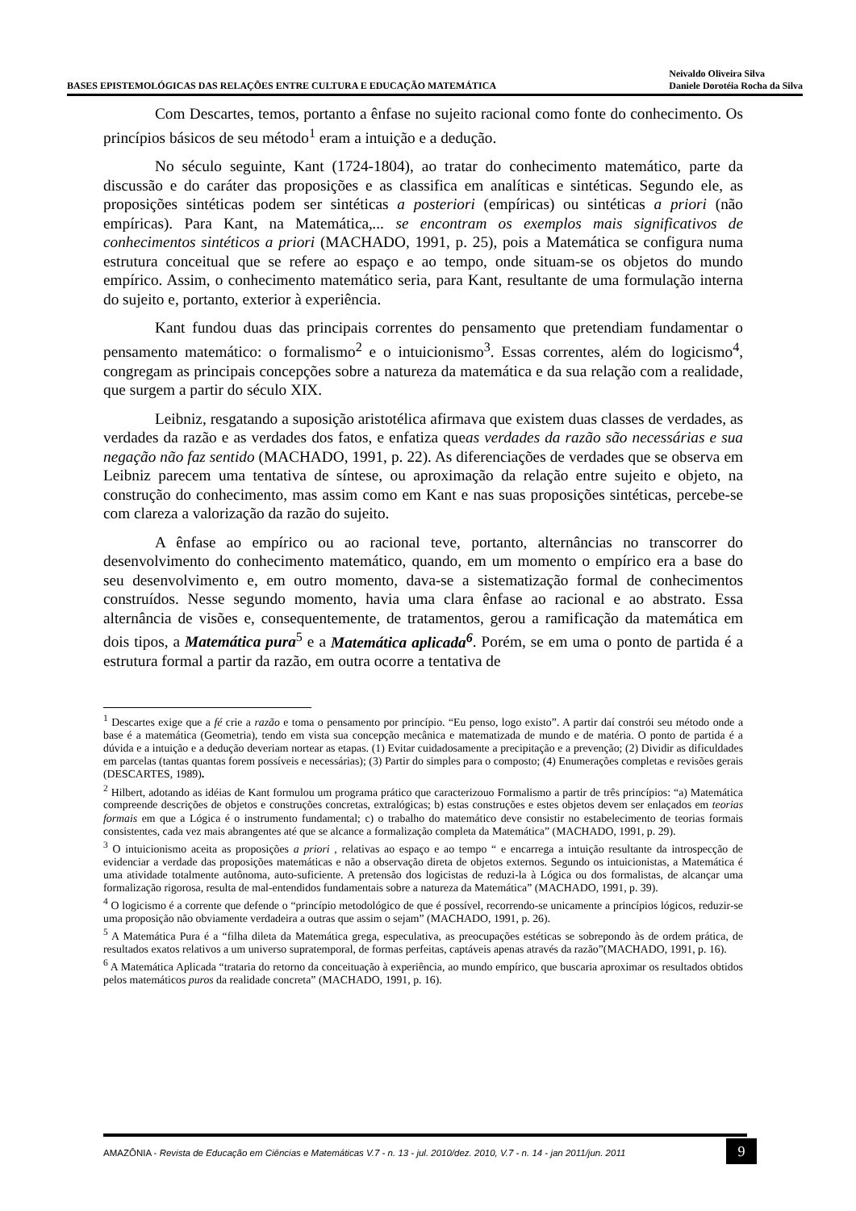BASES EPISTEMOLÓGICAS DAS RELAÇÕES ENTRE CULTURA E EDUCAÇÃO MATEMÁTICA
Neivaldo Oliveira Silva
Daniele Dorotéia Rocha da Silva
Com Descartes, temos, portanto a ênfase no sujeito racional como fonte do conhecimento. Os princípios básicos de seu método<sup>1</sup> eram a intuição e a dedução.
No século seguinte, Kant (1724-1804), ao tratar do conhecimento matemático, parte da discussão e do caráter das proposições e as classifica em analíticas e sintéticas. Segundo ele, as proposições sintéticas podem ser sintéticas a posteriori (empíricas) ou sintéticas a priori (não empíricas). Para Kant, na Matemática,... se encontram os exemplos mais significativos de conhecimentos sintéticos a priori (MACHADO, 1991, p. 25), pois a Matemática se configura numa estrutura conceitual que se refere ao espaço e ao tempo, onde situam-se os objetos do mundo empírico. Assim, o conhecimento matemático seria, para Kant, resultante de uma formulação interna do sujeito e, portanto, exterior à experiência.
Kant fundou duas das principais correntes do pensamento que pretendiam fundamentar o pensamento matemático: o formalismo<sup>2</sup> e o intuicionismo<sup>3</sup>. Essas correntes, além do logicismo<sup>4</sup>, congregam as principais concepções sobre a natureza da matemática e da sua relação com a realidade, que surgem a partir do século XIX.
Leibniz, resgatando a suposição aristotélica afirmava que existem duas classes de verdades, as verdades da razão e as verdades dos fatos, e enfatiza queas verdades da razão são necessárias e sua negação não faz sentido (MACHADO, 1991, p. 22). As diferenciações de verdades que se observa em Leibniz parecem uma tentativa de síntese, ou aproximação da relação entre sujeito e objeto, na construção do conhecimento, mas assim como em Kant e nas suas proposições sintéticas, percebe-se com clareza a valorização da razão do sujeito.
A ênfase ao empírico ou ao racional teve, portanto, alternâncias no transcorrer do desenvolvimento do conhecimento matemático, quando, em um momento o empírico era a base do seu desenvolvimento e, em outro momento, dava-se a sistematização formal de conhecimentos construídos. Nesse segundo momento, havia uma clara ênfase ao racional e ao abstrato. Essa alternância de visões e, consequentemente, de tratamentos, gerou a ramificação da matemática em dois tipos, a Matemática pura<sup>5</sup> e a Matemática aplicada<sup>6</sup>. Porém, se em uma o ponto de partida é a estrutura formal a partir da razão, em outra ocorre a tentativa de
<sup>1</sup> Descartes exige que a fé crie a razão e toma o pensamento por princípio. “Eu penso, logo existo”. A partir daí constrói seu método onde a base é a matemática (Geometria), tendo em vista sua concepção mecânica e matematizada de mundo e de matéria. O ponto de partida é a dúvida e a intuição e a dedução deveriam nortear as etapas. (1) Evitar cuidadosamente a precipitação e a prevenção; (2) Dividir as dificuldades em parcelas (tantas quantas forem possíveis e necessárias); (3) Partir do simples para o composto; (4) Enumerações completas e revisões gerais (DESCARTES, 1989).
<sup>2</sup> Hilbert, adotando as idéias de Kant formulou um programa prático que caracterizouo Formalismo a partir de três princípios: “a) Matemática compreende descrições de objetos e construções concretas, extralógicas; b) estas construções e estes objetos devem ser enlaçados em teorias formais em que a Lógica é o instrumento fundamental; c) o trabalho do matemático deve consistir no estabelecimento de teorias formais consistentes, cada vez mais abrangentes até que se alcance a formalização completa da Matemática” (MACHADO, 1991, p. 29).
<sup>3</sup> O intuicionismo aceita as proposições a priori , relativas ao espaço e ao tempo “ e encarrega a intuição resultante da introspecção de evidenciar a verdade das proposições matemáticas e não a observação direta de objetos externos. Segundo os intuicionistas, a Matemática é uma atividade totalmente autônoma, auto-suficiente. A pretensão dos logicistas de reduzi-la à Lógica ou dos formalistas, de alcançar uma formalização rigorosa, resulta de mal-entendidos fundamentais sobre a natureza da Matemática” (MACHADO, 1991, p. 39).
<sup>4</sup> O logicismo é a corrente que defende o “princípio metodológico de que é possível, recorrendo-se unicamente a princípios lógicos, reduzir-se uma proposição não obviamente verdadeira a outras que assim o sejam” (MACHADO, 1991, p. 26).
<sup>5</sup> A Matemática Pura é a “filha dileta da Matemática grega, especulativa, as preocupações estéticas se sobrepondo às de ordem prática, de resultados exatos relativos a um universo supratemporal, de formas perfeitas, captáveis apenas através da razão”(MACHADO, 1991, p. 16).
<sup>6</sup> A Matemática Aplicada “trataria do retorno da conceituação à experiência, ao mundo empírico, que buscaria aproximar os resultados obtidos pelos matemáticos puros da realidade concreta” (MACHADO, 1991, p. 16).
AMAZÔNIA - Revista de Educação em Ciências e Matemáticas V.7 - n. 13 - jul. 2010/dez. 2010, V.7 - n. 14 - jan 2011/jun. 2011
9